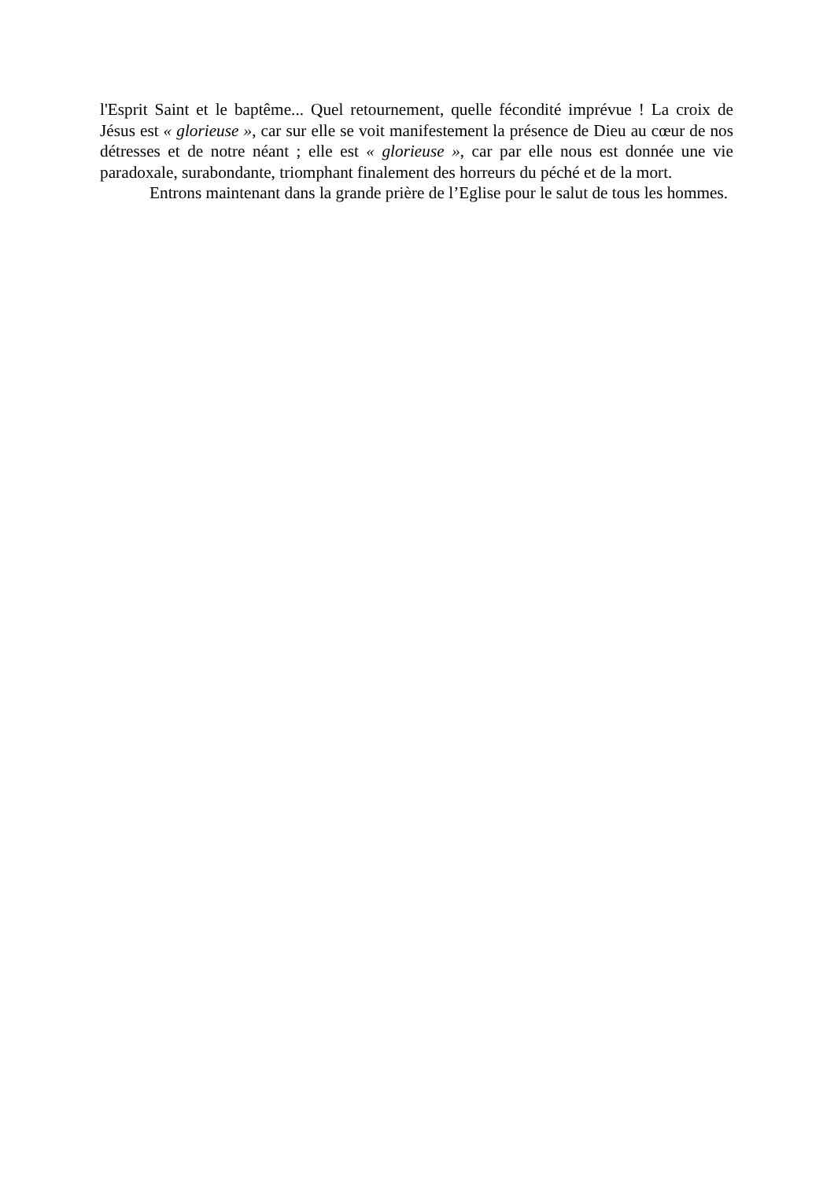l'Esprit Saint et le baptême... Quel retournement, quelle fécondité imprévue ! La croix de Jésus est « glorieuse », car sur elle se voit manifestement la présence de Dieu au cœur de nos détresses et de notre néant ; elle est « glorieuse », car par elle nous est donnée une vie paradoxale, surabondante, triomphant finalement des horreurs du péché et de la mort.
Entrons maintenant dans la grande prière de l’Eglise pour le salut de tous les hommes.